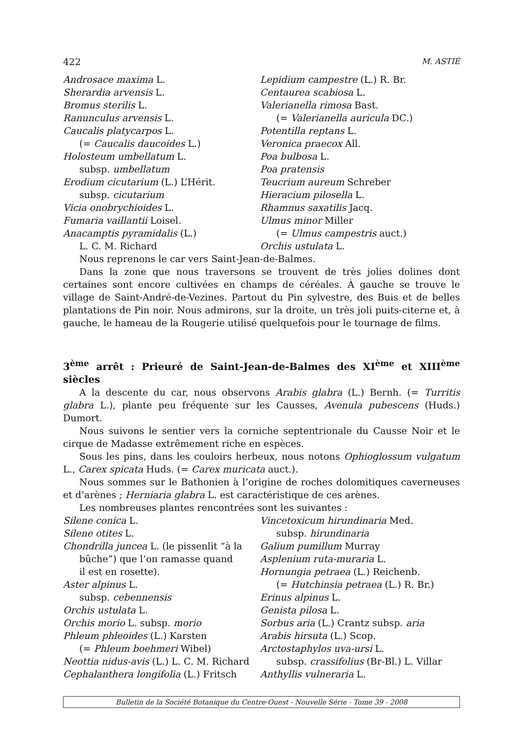422 M. ASTIÉ
Androsace maxima L.
Sherardia arvensis L.
Bromus sterilis L.
Ranunculus arvensis L.
Caucalis platycarpos L.
(= Caucalis daucoides L.)
Holosteum umbellatum L.
subsp. umbellatum
Erodium cicutarium (L.) L’Hérit.
subsp. cicutarium
Vicia onobrychioides L.
Fumaria vaillantii Loisel.
Anacamptis pyramidalis (L.)
L. C. M. Richard
Lepidium campestre (L.) R. Br.
Centaurea scabiosa L.
Valerianella rimosa Bast.
(= Valerianella auricula DC.)
Potentilla reptans L.
Veronica praecox All.
Poa bulbosa L.
Poa pratensis
Teucrium aureum Schreber
Hieracium pilosella L.
Rhamnus saxatilis Jacq.
Ulmus minor Miller
(= Ulmus campestris auct.)
Orchis ustulata L.
Nous reprenons le car vers Saint-Jean-de-Balmes.
Dans la zone que nous traversons se trouvent de très jolies dolines dont certaines sont encore cultivées en champs de céréales. À gauche se trouve le village de Saint-André-de-Vezines. Partout du Pin sylvestre, des Buis et de belles plantations de Pin noir. Nous admirons, sur la droite, un très joli puits-citerne et, à gauche, le hameau de la Rougerie utilisé quelquefois pour le tournage de films.
3<sup>ème</sup> arrêt : Prieuré de Saint-Jean-de-Balmes des XI<sup>ème</sup> et XIII<sup>ème</sup> siècles
A la descente du car, nous observons Arabis glabra (L.) Bernh. (= Turritis glabra L.), plante peu fréquente sur les Causses, Avenula pubescens (Huds.) Dumort.
Nous suivons le sentier vers la corniche septentrionale du Causse Noir et le cirque de Madasse extrêmement riche en espèces.
Sous les pins, dans les couloirs herbeux, nous notons Ophioglossum vulgatum L., Carex spicata Huds. (= Carex muricata auct.).
Nous sommes sur le Bathonien à l’origine de roches dolomitiques caverneuses et d’arènes ; Herniaria glabra L. est caractéristique de ces arènes.
Les nombreuses plantes rencontrées sont les suivantes :
Silene conica L.
Silene otites L.
Chondrilla juncea L. (le pissenlit “à la
bûche”) que l’on ramasse quand
il est en rosette).
Aster alpinus L.
subsp. cebennensis
Orchis ustulata L.
Orchis morio L. subsp. morio
Phleum phleoides (L.) Karsten
(= Phleum boehmeri Wibel)
Neottia nidus-avis (L.) L. C. M. Richard
Cephalanthera longifolia (L.) Fritsch
Vincetoxicum hirundinaria Med.
subsp. hirundinaria
Galium pumillum Murray
Asplenium ruta-muraria L.
Hornungia petraea (L.) Reichenb.
(= Hutchinsia petraea (L.) R. Br.)
Erinus alpinus L.
Genista pilosa L.
Sorbus aria (L.) Crantz subsp. aria
Arabis hirsuta (L.) Scop.
Arctostaphylos uva-ursi L.
subsp. crassifolius (Br-Bl.) L. Villar
Anthyllis vulneraria L.
Bulletin de la Société Botanique du Centre-Ouest - Nouvelle Série - Tome 39 - 2008